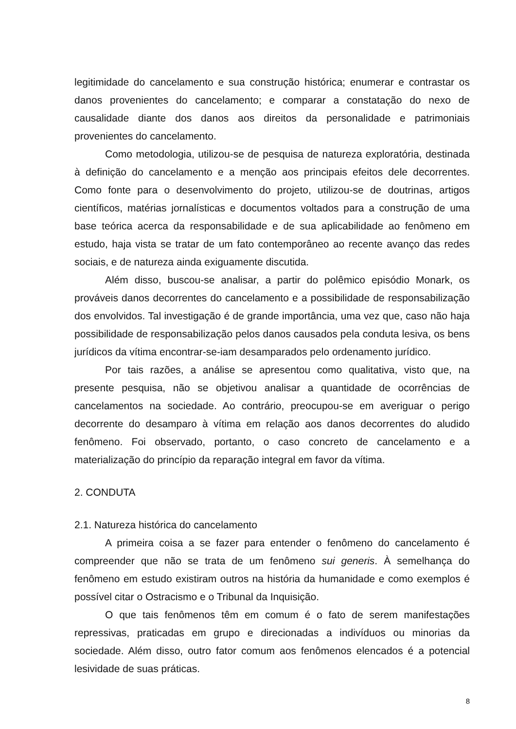legitimidade do cancelamento e sua construção histórica; enumerar e contrastar os danos provenientes do cancelamento; e comparar a constatação do nexo de causalidade diante dos danos aos direitos da personalidade e patrimoniais provenientes do cancelamento.
Como metodologia, utilizou-se de pesquisa de natureza exploratória, destinada à definição do cancelamento e a menção aos principais efeitos dele decorrentes. Como fonte para o desenvolvimento do projeto, utilizou-se de doutrinas, artigos científicos, matérias jornalísticas e documentos voltados para a construção de uma base teórica acerca da responsabilidade e de sua aplicabilidade ao fenômeno em estudo, haja vista se tratar de um fato contemporâneo ao recente avanço das redes sociais, e de natureza ainda exiguamente discutida.
Além disso, buscou-se analisar, a partir do polêmico episódio Monark, os prováveis danos decorrentes do cancelamento e a possibilidade de responsabilização dos envolvidos. Tal investigação é de grande importância, uma vez que, caso não haja possibilidade de responsabilização pelos danos causados pela conduta lesiva, os bens jurídicos da vítima encontrar-se-iam desamparados pelo ordenamento jurídico.
Por tais razões, a análise se apresentou como qualitativa, visto que, na presente pesquisa, não se objetivou analisar a quantidade de ocorrências de cancelamentos na sociedade. Ao contrário, preocupou-se em averiguar o perigo decorrente do desamparo à vítima em relação aos danos decorrentes do aludido fenômeno. Foi observado, portanto, o caso concreto de cancelamento e a materialização do princípio da reparação integral em favor da vítima.
2. CONDUTA
2.1. Natureza histórica do cancelamento
A primeira coisa a se fazer para entender o fenômeno do cancelamento é compreender que não se trata de um fenômeno sui generis. À semelhança do fenômeno em estudo existiram outros na história da humanidade e como exemplos é possível citar o Ostracismo e o Tribunal da Inquisição.
O que tais fenômenos têm em comum é o fato de serem manifestações repressivas, praticadas em grupo e direcionadas a indivíduos ou minorias da sociedade. Além disso, outro fator comum aos fenômenos elencados é a potencial lesividade de suas práticas.
8